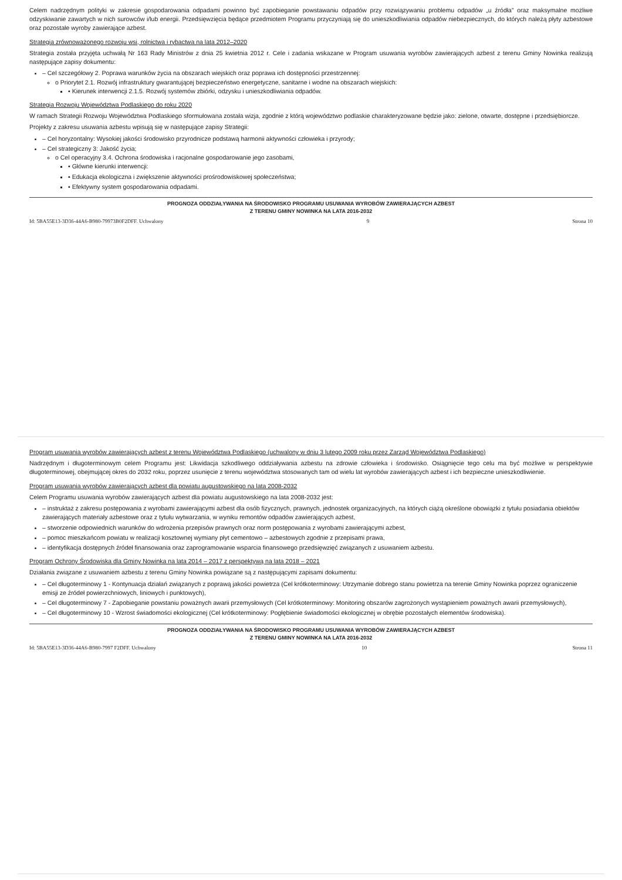Celem nadrzędnym polityki w zakresie gospodarowania odpadami powinno być zapobieganie powstawaniu odpadów przy rozwiązywaniu problemu odpadów „u źródła” oraz maksymalne możliwe odzyskiwanie zawartych w nich surowców i/lub energii. Przedsięwzięcia będące przedmiotem Programu przyczyniają się do unieszkodliwiania odpadów niebezpiecznych, do których należą płyty azbestowe oraz pozostałe wyroby zawierające azbest.
Strategia zrównoważonego rozwoju wsi, rolnictwa i rybactwa na lata 2012–2020
Strategia została przyjęta uchwałą Nr 163 Rady Ministrów z dnia 25 kwietnia 2012 r. Cele i zadania wskazane w Program usuwania wyrobów zawierających azbest z terenu Gminy Nowinka realizują następujące zapisy dokumentu:
– Cel szczegółowy 2. Poprawa warunków życia na obszarach wiejskich oraz poprawa ich dostępności przestrzennej:
o Priorytet 2.1. Rozwój infrastruktury gwarantującej bezpieczeństwo energetyczne, sanitarne i wodne na obszarach wiejskich:
▪ Kierunek interwencji 2.1.5. Rozwój systemów zbiórki, odzysku i unieszkodliwiania odpadów.
Strategia Rozwoju Województwa Podlaskiego do roku 2020
W ramach Strategii Rozwoju Województwa Podlaskiego sformułowana została wizja, zgodnie z którą województwo podlaskie charakteryzowane będzie jako: zielone, otwarte, dostępne i przedsiębiorcze.
Projekty z zakresu usuwania azbestu wpisują się w następujące zapisy Strategii:
– Cel horyzontalny: Wysokiej jakości środowisko przyrodnicze podstawą harmonii aktywności człowieka i przyrody;
– Cel strategiczny 3: Jakość życia;
o Cel operacyjny 3.4. Ochrona środowiska i racjonalne gospodarowanie jego zasobami,
▪ Główne kierunki interwencji:
▪ Edukacja ekologiczna i zwiększenie aktywności prośrodowiskowej społeczeństwa;
▪ Efektywny system gospodarowania odpadami.
PROGNOZA ODDZIAŁYWANIA NA ŚRODOWISKO PROGRAMU USUWANIA WYROBÓW ZAWIERAJĄCYCH AZBEST
Z TERENU GMINY NOWINKA NA LATA 2016-2032
Id: 5BA55E13-3D36-44A6-B980-79973B0F2DFF. Uchwalony 9 Strona 10
Program usuwania wyrobów zawierających azbest z terenu Województwa Podlaskiego (uchwalony w dniu 3 lutego 2009 roku przez Zarząd Województwa Podlaskiego)
Nadrzędnym i długoterminowym celem Programu jest: Likwidacja szkodliwego oddziaływania azbestu na zdrowie człowieka i środowisko. Osiągnięcie tego celu ma być możliwe w perspektywie długoterminowej, obejmującej okres do 2032 roku, poprzez usunięcie z terenu województwa stosowanych tam od wielu lat wyrobów zawierających azbest i ich bezpieczne unieszkodliwienie.
Program usuwania wyrobów zawierających azbest dla powiatu augustowskiego na lata 2008-2032
Celem Programu usuwania wyrobów zawierających azbest dla powiatu augustowskiego na lata 2008-2032 jest:
– instruktaż z zakresu postępowania z wyrobami zawierającymi azbest dla osób fizycznych, prawnych, jednostek organizacyjnych, na których ciążą określone obowiązki z tytułu posiadania obiektów zawierających materiały azbestowe oraz z tytułu wytwarzania, w wyniku remontów odpadów zawierających azbest,
– stworzenie odpowiednich warunków do wdrożenia przepisów prawnych oraz norm postępowania z wyrobami zawierającymi azbest,
– pomoc mieszkańcom powiatu w realizacji kosztownej wymiany płyt cementowo – azbestowych zgodnie z przepisami prawa,
– identyfikacja dostępnych źródeł finansowania oraz zaprogramowanie wsparcia finansowego przedsięwzięć związanych z usuwaniem azbestu.
Program Ochrony Środowiska dla Gminy Nowinka na lata 2014 – 2017 z perspektywą na lata 2018 – 2021
Działania związane z usuwaniem azbestu z terenu Gminy Nowinka powiązane są z następującymi zapisami dokumentu:
– Cel długoterminowy 1 - Kontynuacja działań związanych z poprawą jakości powietrza (Cel krótkoterminowy: Utrzymanie dobrego stanu powietrza na terenie Gminy Nowinka poprzez ograniczenie emisji ze źródeł powierzchniowych, liniowych i punktowych),
– Cel długoterminowy 7 - Zapobieganie powstaniu poważnych awarii przemysłowych (Cel krótkoterminowy: Monitoring obszarów zagrożonych wystąpieniem poważnych awarii przemysłowych),
– Cel długoterminowy 10 - Wzrost świadomości ekologicznej (Cel krótkoterminowy: Pogłębienie świadomości ekologicznej w obrębie pozostałych elementów środowiska).
PROGNOZA ODDZIAŁYWANIA NA ŚRODOWISKO PROGRAMU USUWANIA WYROBÓW ZAWIERAJĄCYCH AZBEST
Z TERENU GMINY NOWINKA NA LATA 2016-2032
Id: 5BA55E13-3D36-44A6-B980-7997 F2DFF. Uchwalony 10 Strona 11